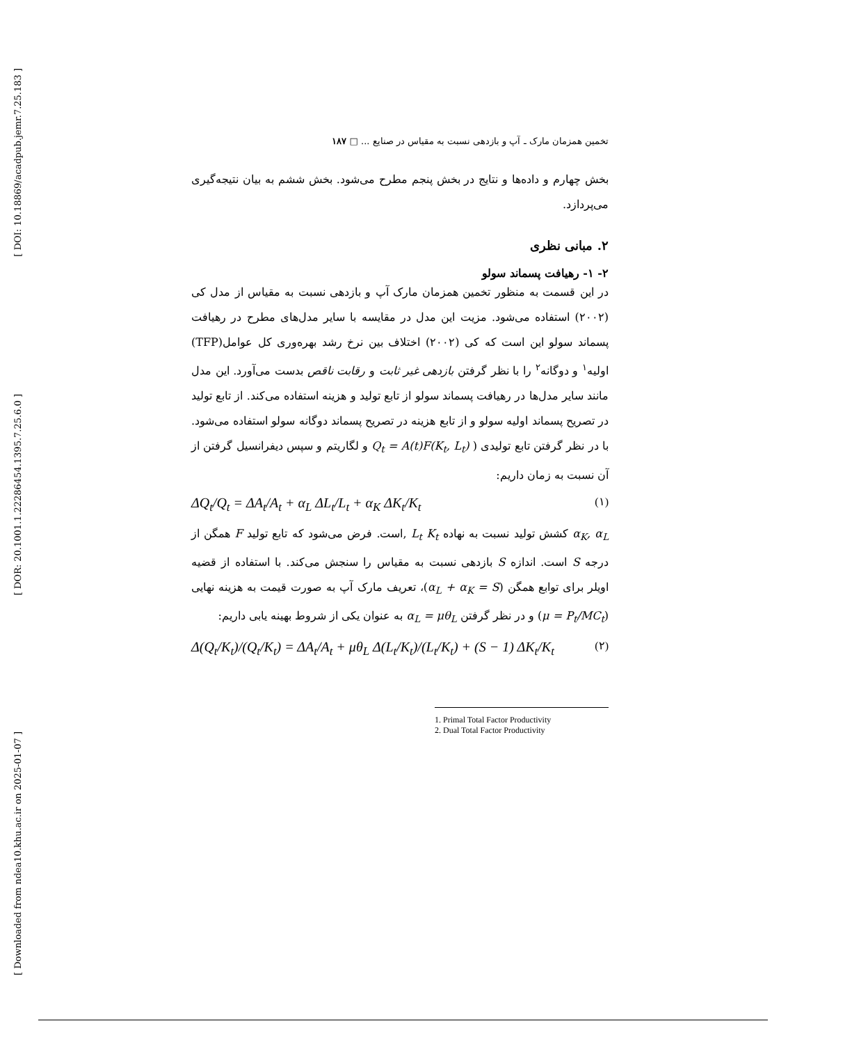[ DOI: 10.18869/acadpub.jemr.7.25.183 ]
[ DOR: 20.1001.1.22286454.1395.7.25.6.0 ]
[ Downloaded from ndea10.khu.ac.ir on 2025-01-07 ]
تخمین همزمان مارک ـ آپ و بازدهی نسبت به مقیاس در صنایع ... □ ۱۸۷
بخش چهارم و داده‌ها و نتایج در بخش پنجم مطرح می‌شود. بخش ششم به بیان نتیجه‌گیری می‌پردازد.
۲. مبانی نظری
۲- ۱- رهیافت پسماند سولو
در این قسمت به منظور تخمین همزمان مارک آپ و بازدهی نسبت به مقیاس از مدل کی (۲۰۰۲) استفاده می‌شود. مزیت این مدل در مقایسه با سایر مدل‌های مطرح در رهیافت پسماند سولو این است که کی (۲۰۰۲) اختلاف بین نرخ رشد بهره‌وری کل عوامل(TFP) اولیه<sup>۱</sup> و دوگانه<sup>۲</sup> را با نظر گرفتن بازدهی غیر ثابت و رقابت ناقص بدست می‌آورد. این مدل مانند سایر مدل‌ها در رهیافت پسماند سولو از تابع تولید و هزینه استفاده می‌کند. از تابع تولید در تصریح پسماند اولیه سولو و از تابع هزینه در تصریح پسماند دوگانه سولو استفاده می‌شود. با در نظر گرفتن تابع تولیدی ( Q<sub>t</sub> = A(t)F(K<sub>t</sub>, L<sub>t</sub>) و لگاریتم و سپس دیفرانسیل گرفتن از آن نسبت به زمان داریم:
ΔQ<sub>t</sub>/Q<sub>t</sub> = ΔA<sub>t</sub>/A<sub>t</sub> + α<sub>L</sub> ΔL<sub>t</sub>/L<sub>t</sub> + α<sub>K</sub> ΔK<sub>t</sub>/K<sub>t</sub> (۱)
α<sub>K</sub>, α<sub>L</sub> کشش تولید نسبت به نهاده L<sub>t</sub> K<sub>t</sub> ,است. فرض می‌شود که تابع تولید F همگن از درجه S است. اندازه S بازدهی نسبت به مقیاس را سنجش می‌کند. با استفاده از قضیه اویلر برای توابع همگن (α<sub>L</sub> + α<sub>K</sub> = S)، تعریف مارک آپ به صورت قیمت به هزینه نهایی (μ = P<sub>t</sub>/MC<sub>t</sub>) و در نظر گرفتن α<sub>L</sub> = μθ<sub>L</sub> به عنوان یکی از شروط بهینه یابی داریم:
Δ(Q<sub>t</sub>/K<sub>t</sub>)/(Q<sub>t</sub>/K<sub>t</sub>) = ΔA<sub>t</sub>/A<sub>t</sub> + μθ<sub>L</sub> Δ(L<sub>t</sub>/K<sub>t</sub>)/(L<sub>t</sub>/K<sub>t</sub>) + (S − 1) ΔK<sub>t</sub>/K<sub>t</sub> (۲)
1. Primal Total Factor Productivity
2. Dual Total Factor Productivity